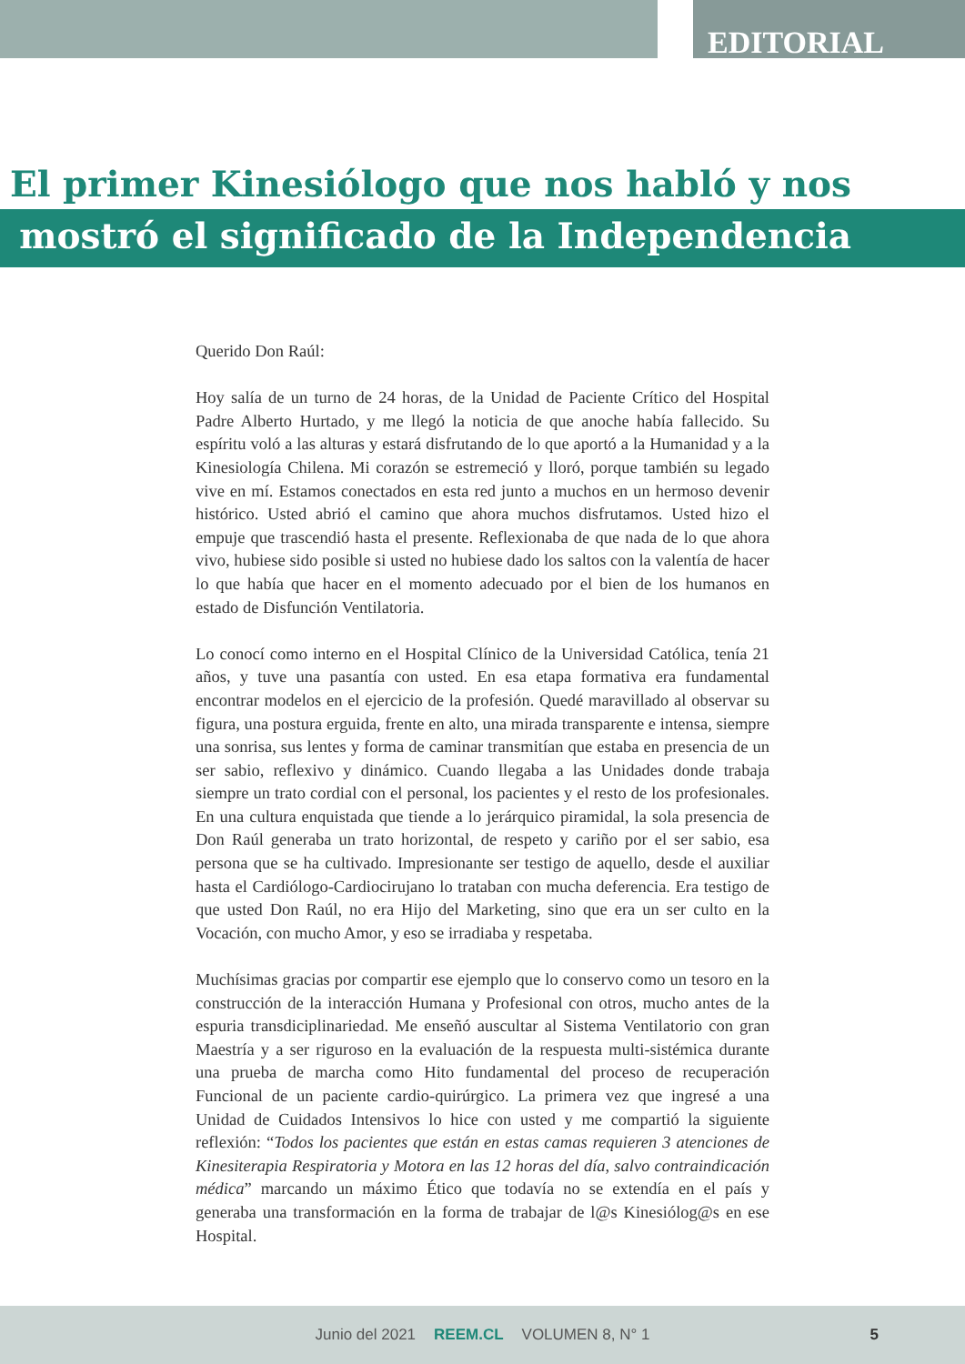EDITORIAL
El primer Kinesiólogo que nos habló y nos
mostró el significado de la Independencia
Querido Don Raúl:
Hoy salía de un turno de 24 horas, de la Unidad de Paciente Crítico del Hospital Padre Alberto Hurtado, y me llegó la noticia de que anoche había fallecido. Su espíritu voló a las alturas y estará disfrutando de lo que aportó a la Humanidad y a la Kinesiología Chilena. Mi corazón se estremeció y lloró, porque también su legado vive en mí. Estamos conectados en esta red junto a muchos en un hermoso devenir histórico. Usted abrió el camino que ahora muchos disfrutamos. Usted hizo el empuje que trascendió hasta el presente. Reflexionaba de que nada de lo que ahora vivo, hubiese sido posible si usted no hubiese dado los saltos con la valentía de hacer lo que había que hacer en el momento adecuado por el bien de los humanos en estado de Disfunción Ventilatoria.
Lo conocí como interno en el Hospital Clínico de la Universidad Católica, tenía 21 años, y tuve una pasantía con usted. En esa etapa formativa era fundamental encontrar modelos en el ejercicio de la profesión. Quedé maravillado al observar su figura, una postura erguida, frente en alto, una mirada transparente e intensa, siempre una sonrisa, sus lentes y forma de caminar transmitían que estaba en presencia de un ser sabio, reflexivo y dinámico. Cuando llegaba a las Unidades donde trabaja siempre un trato cordial con el personal, los pacientes y el resto de los profesionales. En una cultura enquistada que tiende a lo jerárquico piramidal, la sola presencia de Don Raúl generaba un trato horizontal, de respeto y cariño por el ser sabio, esa persona que se ha cultivado. Impresionante ser testigo de aquello, desde el auxiliar hasta el Cardiólogo-Cardiocirujano lo trataban con mucha deferencia. Era testigo de que usted Don Raúl, no era Hijo del Marketing, sino que era un ser culto en la Vocación, con mucho Amor, y eso se irradiaba y respetaba.
Muchísimas gracias por compartir ese ejemplo que lo conservo como un tesoro en la construcción de la interacción Humana y Profesional con otros, mucho antes de la espuria transdiciplinariedad. Me enseñó auscultar al Sistema Ventilatorio con gran Maestría y a ser riguroso en la evaluación de la respuesta multi-sistémica durante una prueba de marcha como Hito fundamental del proceso de recuperación Funcional de un paciente cardio-quirúrgico. La primera vez que ingresé a una Unidad de Cuidados Intensivos lo hice con usted y me compartió la siguiente reflexión: “Todos los pacientes que están en estas camas requieren 3 atenciones de Kinesiterapia Respiratoria y Motora en las 12 horas del día, salvo contraindicación médica” marcando un máximo Ético que todavía no se extendía en el país y generaba una transformación en la forma de trabajar de l@s Kinesiólog@s en ese Hospital.
Junio del 2021 REEM.CL VOLUMEN 8, N° 1 5